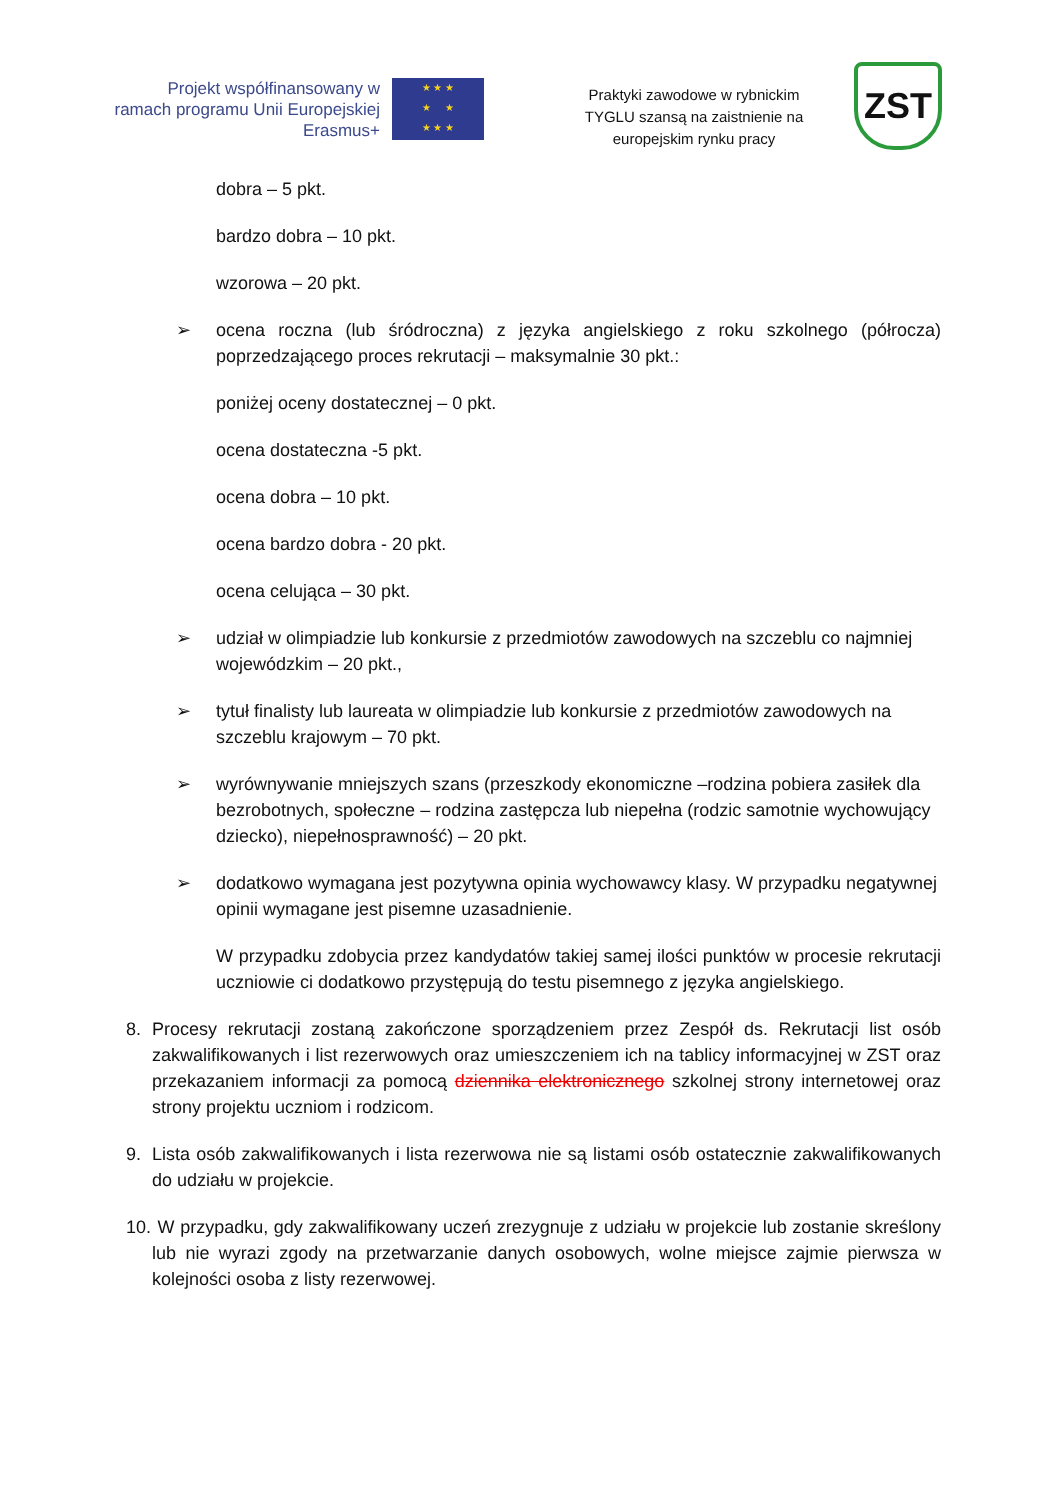Projekt współfinansowany w
ramach programu Unii Europejskiej
Erasmus+
★ ★ ★
★ ★
★ ★ ★
Praktyki zawodowe w rybnickim
TYGLU szansą na zaistnienie na
europejskim rynku pracy
ZST
dobra – 5 pkt.
bardzo dobra – 10 pkt.
wzorowa – 20 pkt.
➢ ocena roczna (lub śródroczna) z języka angielskiego z roku szkolnego (półrocza) poprzedzającego proces rekrutacji – maksymalnie 30 pkt.:
poniżej oceny dostatecznej – 0 pkt.
ocena dostateczna -5 pkt.
ocena dobra – 10 pkt.
ocena bardzo dobra - 20 pkt.
ocena celująca – 30 pkt.
➢ udział w olimpiadzie lub konkursie z przedmiotów zawodowych na szczeblu co najmniej wojewódzkim – 20 pkt.,
➢ tytuł finalisty lub laureata w olimpiadzie lub konkursie z przedmiotów zawodowych na szczeblu krajowym – 70 pkt.
➢ wyrównywanie mniejszych szans (przeszkody ekonomiczne –rodzina pobiera zasiłek dla bezrobotnych, społeczne – rodzina zastępcza lub niepełna (rodzic samotnie wychowujący dziecko), niepełnosprawność) – 20 pkt.
➢ dodatkowo wymagana jest pozytywna opinia wychowawcy klasy. W przypadku negatywnej opinii wymagane jest pisemne uzasadnienie.
W przypadku zdobycia przez kandydatów takiej samej ilości punktów w procesie rekrutacji uczniowie ci dodatkowo przystępują do testu pisemnego z języka angielskiego.
8. Procesy rekrutacji zostaną zakończone sporządzeniem przez Zespół ds. Rekrutacji list osób zakwalifikowanych i list rezerwowych oraz umieszczeniem ich na tablicy informacyjnej w ZST oraz przekazaniem informacji za pomocą dziennika elektronicznego szkolnej strony internetowej oraz strony projektu uczniom i rodzicom.
9. Lista osób zakwalifikowanych i lista rezerwowa nie są listami osób ostatecznie zakwalifikowanych do udziału w projekcie.
10.
W przypadku, gdy zakwalifikowany uczeń zrezygnuje z udziału w projekcie lub zostanie skreślony lub nie wyrazi zgody na przetwarzanie danych osobowych, wolne miejsce zajmie pierwsza w kolejności osoba z listy rezerwowej.